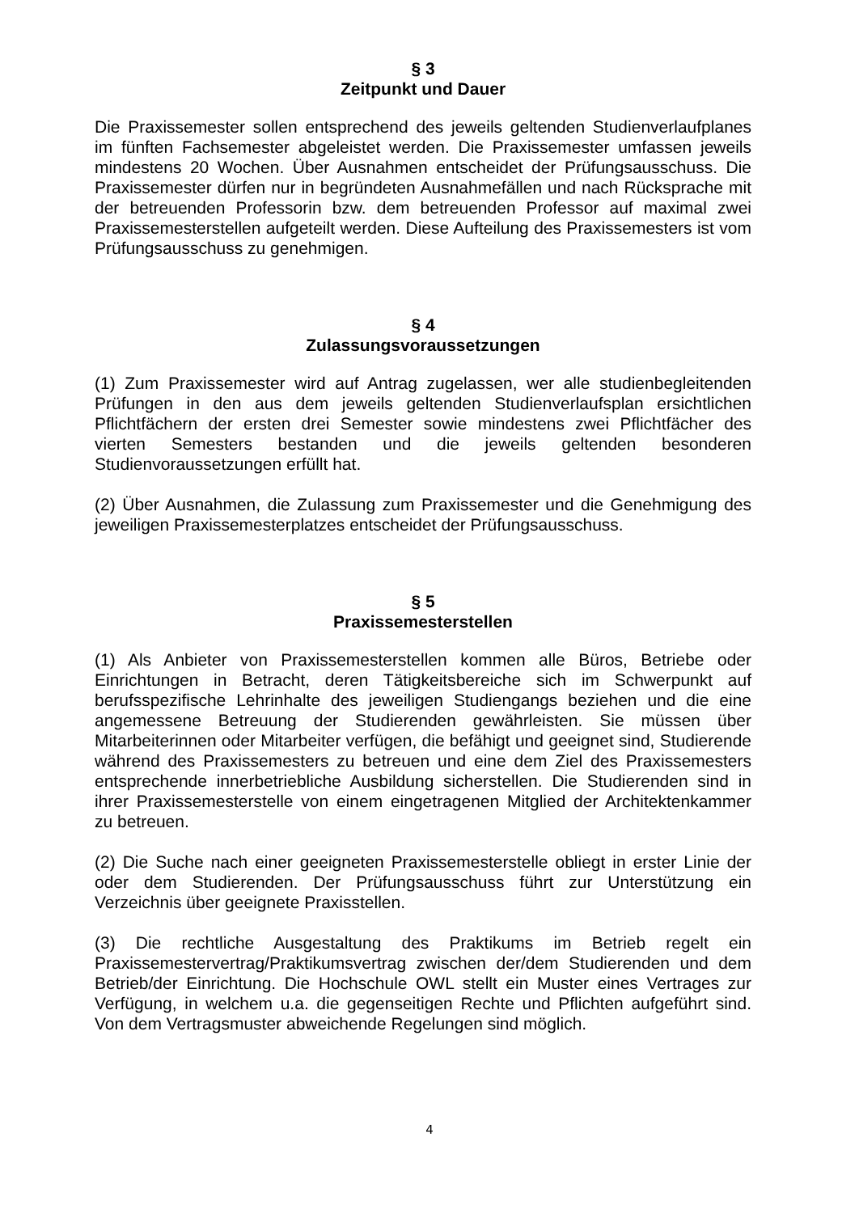§ 3
Zeitpunkt und Dauer
Die Praxissemester sollen entsprechend des jeweils geltenden Studienverlaufplanes im fünften Fachsemester abgeleistet werden. Die Praxissemester umfassen jeweils mindestens 20 Wochen. Über Ausnahmen entscheidet der Prüfungsausschuss. Die Praxissemester dürfen nur in begründeten Ausnahmefällen und nach Rücksprache mit der betreuenden Professorin bzw. dem betreuenden Professor auf maximal zwei Praxissemesterstellen aufgeteilt werden. Diese Aufteilung des Praxissemesters ist vom Prüfungsausschuss zu genehmigen.
§ 4
Zulassungsvoraussetzungen
(1) Zum Praxissemester wird auf Antrag zugelassen, wer alle studienbegleitenden Prüfungen in den aus dem jeweils geltenden Studienverlaufsplan ersichtlichen Pflichtfächern der ersten drei Semester sowie mindestens zwei Pflichtfächer des vierten Semesters bestanden und die jeweils geltenden besonderen Studienvoraussetzungen erfüllt hat.
(2) Über Ausnahmen, die Zulassung zum Praxissemester und die Genehmigung des jeweiligen Praxissemesterplatzes entscheidet der Prüfungsausschuss.
§ 5
Praxissemesterstellen
(1) Als Anbieter von Praxissemesterstellen kommen alle Büros, Betriebe oder Einrichtungen in Betracht, deren Tätigkeitsbereiche sich im Schwerpunkt auf berufsspezifische Lehrinhalte des jeweiligen Studiengangs beziehen und die eine angemessene Betreuung der Studierenden gewährleisten. Sie müssen über Mitarbeiterinnen oder Mitarbeiter verfügen, die befähigt und geeignet sind, Studierende während des Praxissemesters zu betreuen und eine dem Ziel des Praxissemesters entsprechende innerbetriebliche Ausbildung sicherstellen. Die Studierenden sind in ihrer Praxissemesterstelle von einem eingetragenen Mitglied der Architektenkammer zu betreuen.
(2) Die Suche nach einer geeigneten Praxissemesterstelle obliegt in erster Linie der oder dem Studierenden. Der Prüfungsausschuss führt zur Unterstützung ein Verzeichnis über geeignete Praxisstellen.
(3) Die rechtliche Ausgestaltung des Praktikums im Betrieb regelt ein Praxissemestervertrag/Praktikumsvertrag zwischen der/dem Studierenden und dem Betrieb/der Einrichtung. Die Hochschule OWL stellt ein Muster eines Vertrages zur Verfügung, in welchem u.a. die gegenseitigen Rechte und Pflichten aufgeführt sind. Von dem Vertragsmuster abweichende Regelungen sind möglich.
4